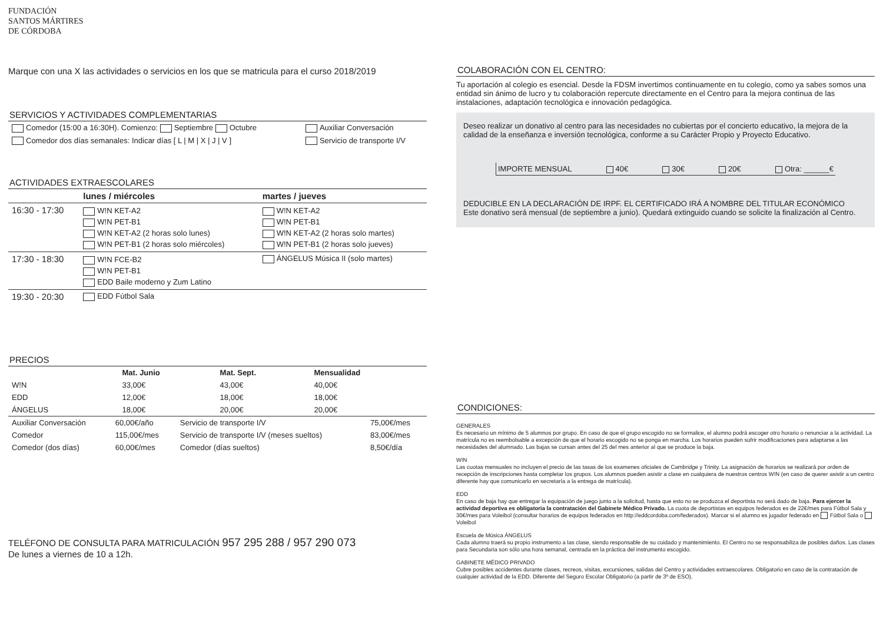FUNDACIÓN
SANTOS MÁRTIRES
DE CÓRDOBA
Marque con una X las actividades o servicios en los que se matricula para el curso 2018/2019
SERVICIOS Y ACTIVIDADES COMPLEMENTARIAS
| Comedor (15:00 a 16:30H). Comienzo: Septiembre Octubre | Auxiliar Conversación |
| Comedor dos días semanales: Indicar días [ L / M / X / J / V ] | Servicio de transporte I/V |
ACTIVIDADES EXTRAESCOLARES
| | lunes / miércoles | martes / jueves |
| --- | --- | --- |
| 16:30 - 17:30 | W!N KET-A2 W!N PET-B1 W!N KET-A2 (2 horas solo lunes) W!N PET-B1 (2 horas solo miércoles) | W!N KET-A2 W!N PET-B1 W!N KET-A2 (2 horas solo martes) W!N PET-B1 (2 horas solo jueves) |
| 17:30 - 18:30 | W!N FCE-B2 W!N PET-B1 EDD Baile moderno y Zum Latino | ÁNGELUS Música II (solo martes) |
| 19:30 - 20:30 | EDD Fútbol Sala | |
PRECIOS
| | | Mat. Junio | Mat. Sept. | Mensualidad |
| --- | --- | --- | --- | --- |
| W!N | | 33,00€ | 43,00€ | 40,00€ |
| EDD | | 12,00€ | 18,00€ | 18,00€ |
| ÁNGELUS | | 18,00€ | 20,00€ | 20,00€ |
| Auxiliar Conversación | 60,00€/año | Servicio de transporte I/V | 75,00€/mes |
| Comedor | 115,00€/mes | Servicio de transporte I/V (meses sueltos) | 83,00€/mes |
| Comedor (dos días) | 60,00€/mes | Comedor (días sueltos) | 8,50€/día |
TELÉFONO DE CONSULTA PARA MATRICULACIÓN 957 295 288 / 957 290 073
De lunes a viernes de 10 a 12h.
COLABORACIÓN CON EL CENTRO:
Tu aportación al colegio es esencial. Desde la FDSM invertimos continuamente en tu colegio, como ya sabes somos una entidad sin ánimo de lucro y tu colaboración repercute directamente en el Centro para la mejora continua de las instalaciones, adaptación tecnológica e innovación pedagógica.
Deseo realizar un donativo al centro para las necesidades no cubiertas por el concierto educativo, la mejora de la calidad de la enseñanza e inversión tecnológica, conforme a su Carácter Propio y Proyecto Educativo.
IMPORTE MENSUAL 40€ 30€ 20€ Otra: ______€
DEDUCIBLE EN LA DECLARACIÓN DE IRPF. EL CERTIFICADO IRÁ A NOMBRE DEL TITULAR ECONÓMICO
Este donativo será mensual (de septiembre a junio). Quedará extinguido cuando se solicite la finalización al Centro.
CONDICIONES:
GENERALES
Es necesario un mínimo de 5 alumnos por grupo. En caso de que el grupo escogido no se formalice, el alumno podrá escoger otro horario o renunciar a la actividad. La matrícula no es reembolsable a excepción de que el horario escogido no se ponga en marcha. Los horarios pueden sufrir modificaciones para adaptarse a las necesidades del alumnado. Las bajas se cursan antes del 25 del mes anterior al que se produce la baja.
W!N
Las cuotas mensuales no incluyen el precio de las tasas de los examenes oficiales de Cambridge y Trinity. La asignación de horarios se realizará por orden de recepción de inscripciones hasta completar los grupos. Los alumnos pueden asistir a clase en cualquiera de nuestros centros W!N (en caso de querer asistir a un centro diferente hay que comunicarlo en secretaría a la entrega de matrícula).
EDD
En caso de baja hay que entregar la equipación de juego junto a la solicitud, hasta que esto no se produzca el deportista no será dado de baja. Para ejercer la actividad deportiva es obligatoria la contratación del Gabinete Médico Privado. La cuota de deportistas en equipos federados es de 22€/mes para Fútbol Sala y 30€/mes para Voleibol (consultar horarios de equipos federados en http://eddcordoba.com/federados). Marcar si el alumno es jugador federado en Fútbol Sala o Voleibol
Escuela de Música ÁNGELUS
Cada alumno traerá su propio instrumento a las clase, siendo responsable de su cuidado y mantenimiento. El Centro no se responsabiliza de posibles daños. Las clases para Secundaria son sólo una hora semanal, centrada en la práctica del instrumento escogido.
GABINETE MÉDICO PRIVADO
Cubre posibles accidentes durante clases, recreos, visitas, excursiones, salidas del Centro y actividades extraescolares. Obligatorio en caso de la contratación de cualquier actividad de la EDD. Diferente del Seguro Escolar Obligatorio (a partir de 3º de ESO).